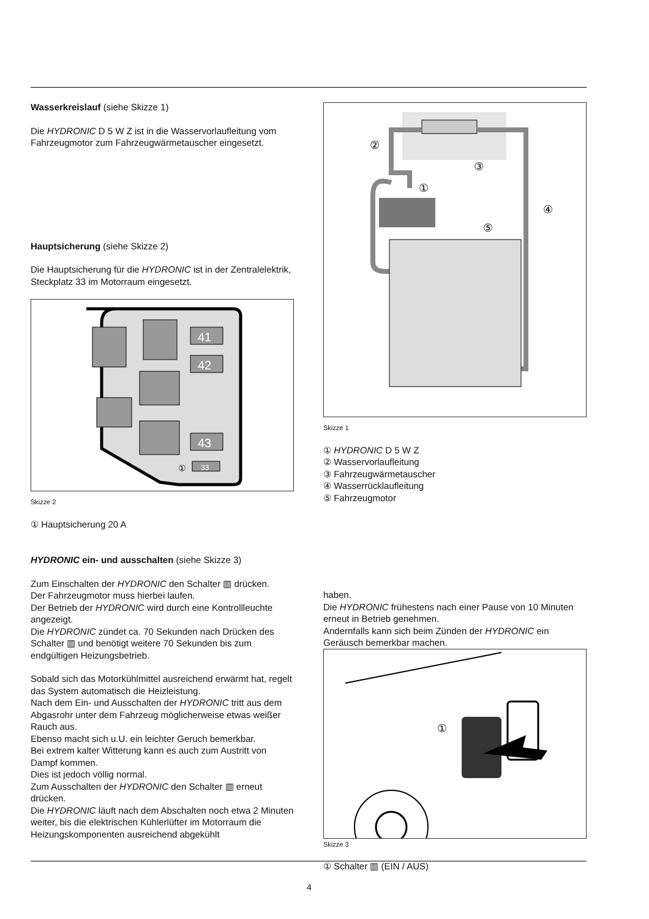Wasserkreislauf (siehe Skizze 1)
Die HYDRONIC D 5 W Z ist in die Wasservorlaufleitung vom Fahrzeugmotor zum Fahrzeugwärmetauscher eingesetzt.
Hauptsicherung (siehe Skizze 2)
Die Hauptsicherung für die HYDRONIC ist in der Zentralelektrik, Steckplatz 33 im Motorraum eingesetzt.
41
42
43
33
①
Skizze 2
① Hauptsicherung 20 A
HYDRONIC ein- und ausschalten (siehe Skizze 3)
Zum Einschalten der HYDRONIC den Schalter ▥ drücken.
Der Fahrzeugmotor muss hierbei laufen.
Der Betrieb der HYDRONIC wird durch eine Kontrollleuchte angezeigt.
Die HYDRONIC zündet ca. 70 Sekunden nach Drücken des Schalter ▥ und benötigt weitere 70 Sekunden bis zum endgültigen Heizungsbetrieb.
Sobald sich das Motorkühlmittel ausreichend erwärmt hat, regelt das System automatisch die Heizleistung.
Nach dem Ein- und Ausschalten der HYDRONIC tritt aus dem Abgasrohr unter dem Fahrzeug möglicherweise etwas weißer Rauch aus.
Ebenso macht sich u.U. ein leichter Geruch bemerkbar.
Bei extrem kalter Witterung kann es auch zum Austritt von Dampf kommen.
Dies ist jedoch völlig normal.
Zum Ausschalten der HYDRONIC den Schalter ▥ erneut drücken.
Die HYDRONIC läuft nach dem Abschalten noch etwa 2 Minuten weiter, bis die elektrischen Kühlerlüfter im Motorraum die Heizungskomponenten ausreichend abgekühlt
②
③
①
④
⑤
Skizze 1
① HYDRONIC D 5 W Z
② Wasservorlaufleitung
③ Fahrzeugwärmetauscher
④ Wasserrücklaufleitung
⑤ Fahrzeugmotor
haben.
Die HYDRONIC frühestens nach einer Pause von 10 Minuten erneut in Betrieb genehmen.
Andernfalls kann sich beim Zünden der HYDRONIC ein Geräusch bemerkbar machen.
①
Skizze 3
① Schalter ▥ (EIN / AUS)
4